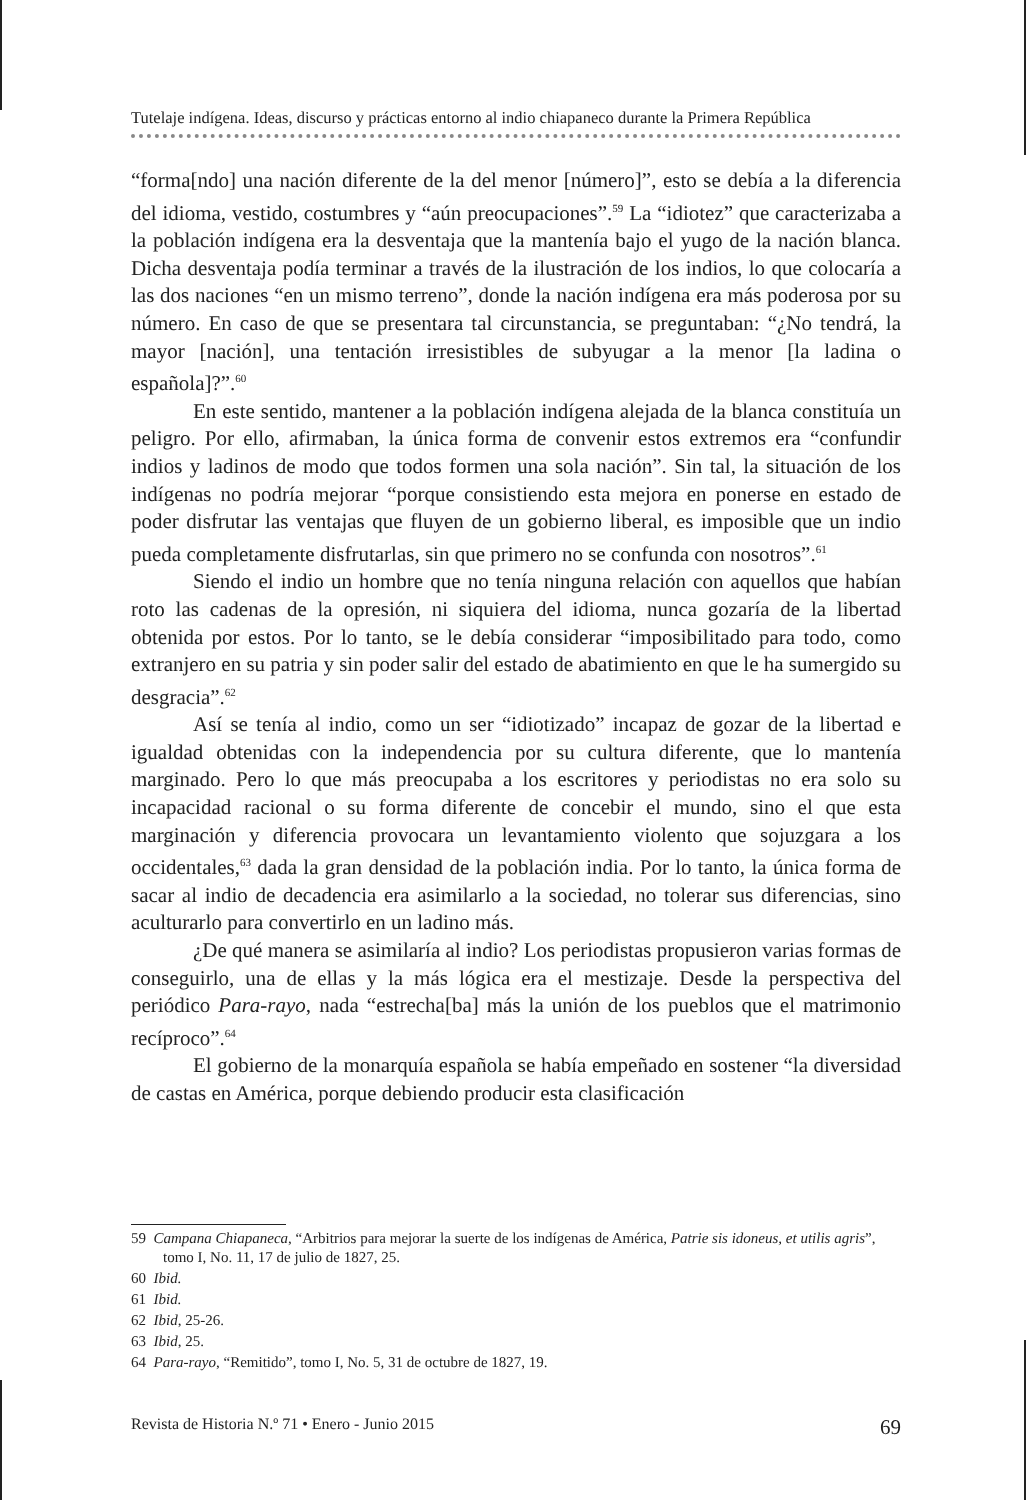Tutelaje indígena. Ideas, discurso y prácticas entorno al indio chiapaneco durante la Primera República
“forma[ndo] una nación diferente de la del menor [número]”, esto se debía a la diferencia del idioma, vestido, costumbres y “aún preocupaciones”.<sup>59</sup> La “idiotez” que caracterizaba a la población indígena era la desventaja que la mantenía bajo el yugo de la nación blanca. Dicha desventaja podía terminar a través de la ilustración de los indios, lo que colocaría a las dos naciones “en un mismo terreno”, donde la nación indígena era más poderosa por su número. En caso de que se presentara tal circunstancia, se preguntaban: “¿No tendrá, la mayor [nación], una tentación irresistibles de subyugar a la menor [la ladina o española]?”.<sup>60</sup>
En este sentido, mantener a la población indígena alejada de la blanca constituía un peligro. Por ello, afirmaban, la única forma de convenir estos extremos era “confundir indios y ladinos de modo que todos formen una sola nación”. Sin tal, la situación de los indígenas no podría mejorar “porque consistiendo esta mejora en ponerse en estado de poder disfrutar las ventajas que fluyen de un gobierno liberal, es imposible que un indio pueda completamente disfrutarlas, sin que primero no se confunda con nosotros”.<sup>61</sup>
Siendo el indio un hombre que no tenía ninguna relación con aquellos que habían roto las cadenas de la opresión, ni siquiera del idioma, nunca gozaría de la libertad obtenida por estos. Por lo tanto, se le debía considerar “imposibilitado para todo, como extranjero en su patria y sin poder salir del estado de abatimiento en que le ha sumergido su desgracia”.<sup>62</sup>
Así se tenía al indio, como un ser “idiotizado” incapaz de gozar de la libertad e igualdad obtenidas con la independencia por su cultura diferente, que lo mantenía marginado. Pero lo que más preocupaba a los escritores y periodistas no era solo su incapacidad racional o su forma diferente de concebir el mundo, sino el que esta marginación y diferencia provocara un levantamiento violento que sojuzgara a los occidentales,<sup>63</sup> dada la gran densidad de la población india. Por lo tanto, la única forma de sacar al indio de decadencia era asimilarlo a la sociedad, no tolerar sus diferencias, sino aculturarlo para convertirlo en un ladino más.
¿De qué manera se asimilaría al indio? Los periodistas propusieron varias formas de conseguirlo, una de ellas y la más lógica era el mestizaje. Desde la perspectiva del periódico Para-rayo, nada “estrecha[ba] más la unión de los pueblos que el matrimonio recíproco”.<sup>64</sup>
El gobierno de la monarquía española se había empeñado en sostener “la diversidad de castas en América, porque debiendo producir esta clasificación
59 Campana Chiapaneca, “Arbitrios para mejorar la suerte de los indígenas de América, Patrie sis idoneus, et utilis agris”, tomo I, No. 11, 17 de julio de 1827, 25.
60 Ibid.
61 Ibid.
62 Ibid, 25-26.
63 Ibid, 25.
64 Para-rayo, “Remitido”, tomo I, No. 5, 31 de octubre de 1827, 19.
Revista de Historia N.º 71 • Enero - Junio 2015 69